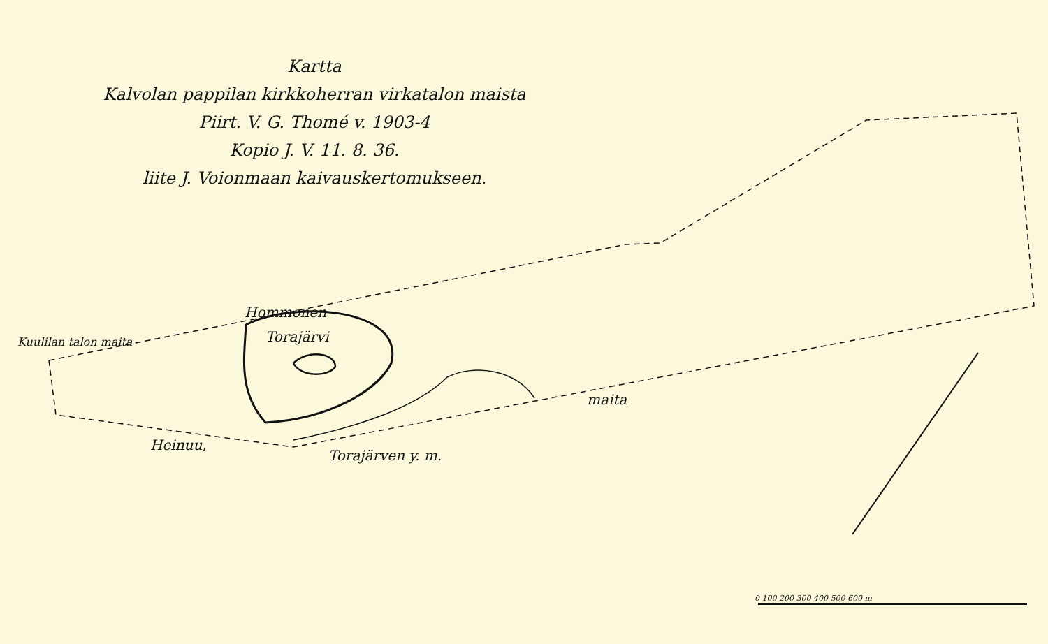Kartta
Kalvolan pappilan kirkkoherran virkatalon maista
Piirt. V. G. Thomé v. 1903-4
Kopio J. V. 11. 8. 36.
liite J. Voionmaan kaivauskertomukseen.
Hommonen
Torajärvi
Heinuu,
Torajärven y. m.
maita
Kuulilan talon maita
0 100 200 300 400 500 600 m